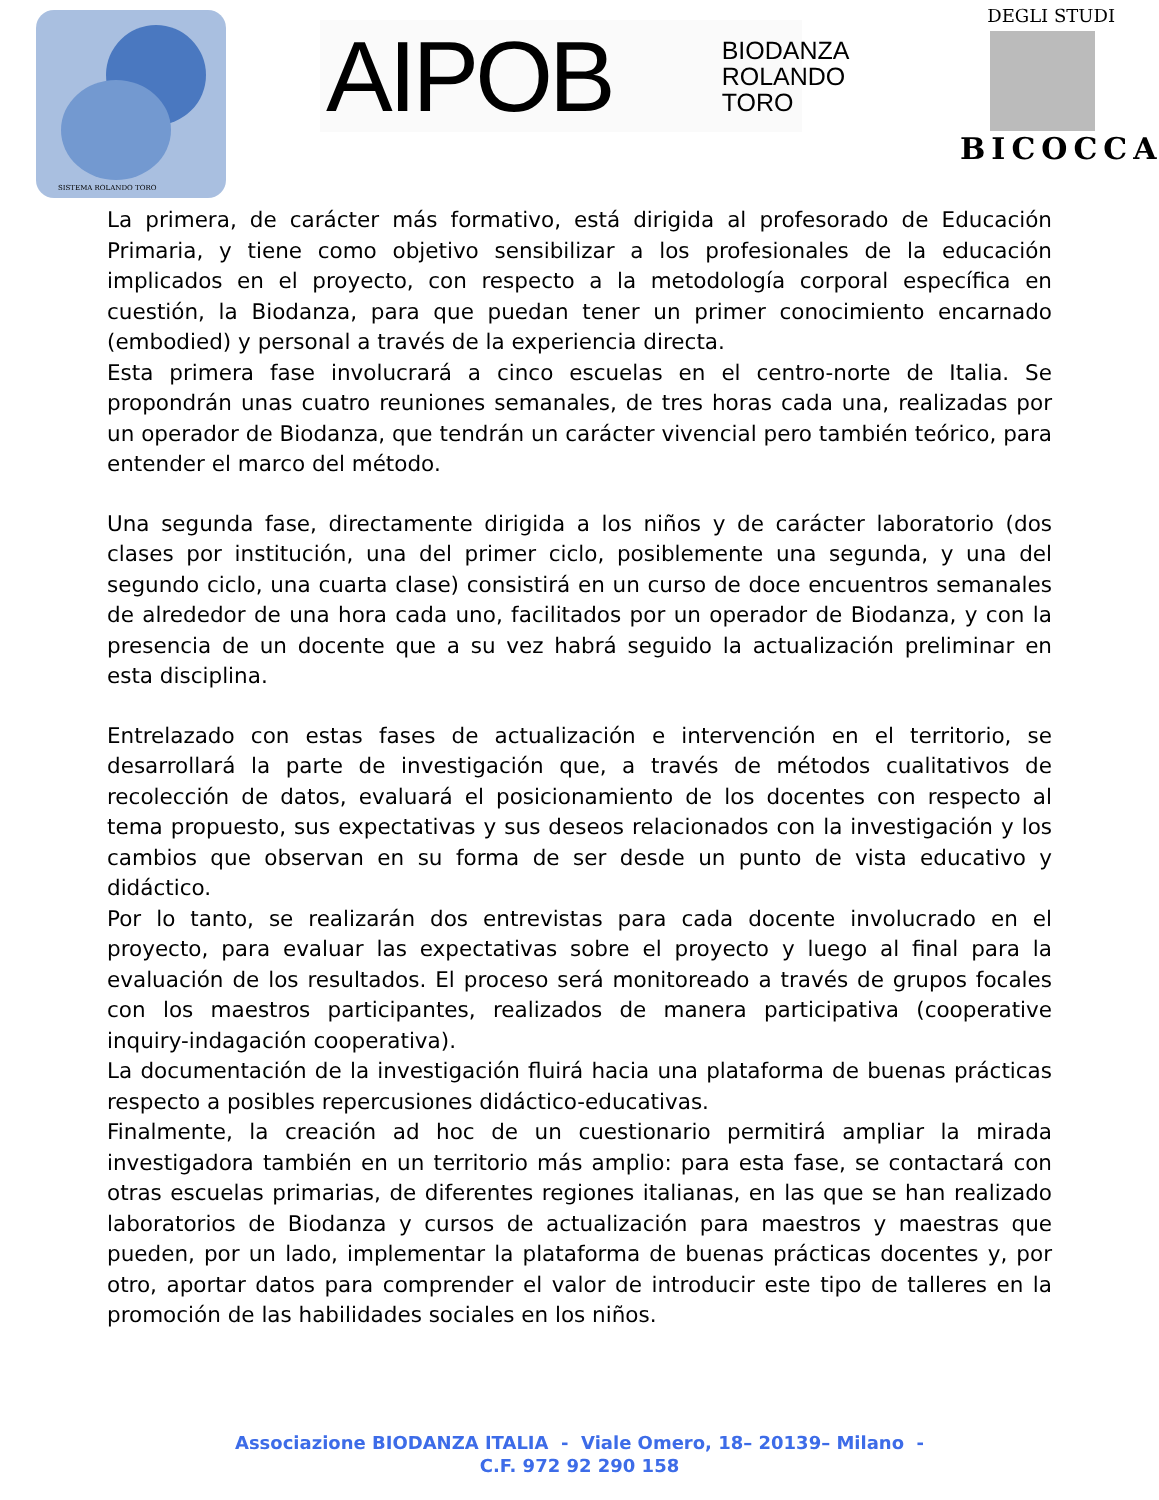SISTEMA ROLANDO TORO
AIPOB BIODANZA
ROLANDO
TORO
DEGLI STUDI
BICOCCA
La primera, de carácter más formativo, está dirigida al profesorado de Educación Primaria, y tiene como objetivo sensibilizar a los profesionales de la educación implicados en el proyecto, con respecto a la metodología corporal específica en cuestión, la Biodanza, para que puedan tener un primer conocimiento encarnado (embodied) y personal a través de la experiencia directa.
Esta primera fase involucrará a cinco escuelas en el centro-norte de Italia. Se propondrán unas cuatro reuniones semanales, de tres horas cada una, realizadas por un operador de Biodanza, que tendrán un carácter vivencial pero también teórico, para entender el marco del método.
Una segunda fase, directamente dirigida a los niños y de carácter laboratorio (dos clases por institución, una del primer ciclo, posiblemente una segunda, y una del segundo ciclo, una cuarta clase) consistirá en un curso de doce encuentros semanales de alrededor de una hora cada uno, facilitados por un operador de Biodanza, y con la presencia de un docente que a su vez habrá seguido la actualización preliminar en esta disciplina.
Entrelazado con estas fases de actualización e intervención en el territorio, se desarrollará la parte de investigación que, a través de métodos cualitativos de recolección de datos, evaluará el posicionamiento de los docentes con respecto al tema propuesto, sus expectativas y sus deseos relacionados con la investigación y los cambios que observan en su forma de ser desde un punto de vista educativo y didáctico.
Por lo tanto, se realizarán dos entrevistas para cada docente involucrado en el proyecto, para evaluar las expectativas sobre el proyecto y luego al final para la evaluación de los resultados. El proceso será monitoreado a través de grupos focales con los maestros participantes, realizados de manera participativa (cooperative inquiry-indagación cooperativa).
La documentación de la investigación fluirá hacia una plataforma de buenas prácticas respecto a posibles repercusiones didáctico-educativas.
Finalmente, la creación ad hoc de un cuestionario permitirá ampliar la mirada investigadora también en un territorio más amplio: para esta fase, se contactará con otras escuelas primarias, de diferentes regiones italianas, en las que se han realizado laboratorios de Biodanza y cursos de actualización para maestros y maestras que pueden, por un lado, implementar la plataforma de buenas prácticas docentes y, por otro, aportar datos para comprender el valor de introducir este tipo de talleres en la promoción de las habilidades sociales en los niños.
Associazione BIODANZA ITALIA - Viale Omero, 18– 20139– Milano -
C.F. 972 92 290 158